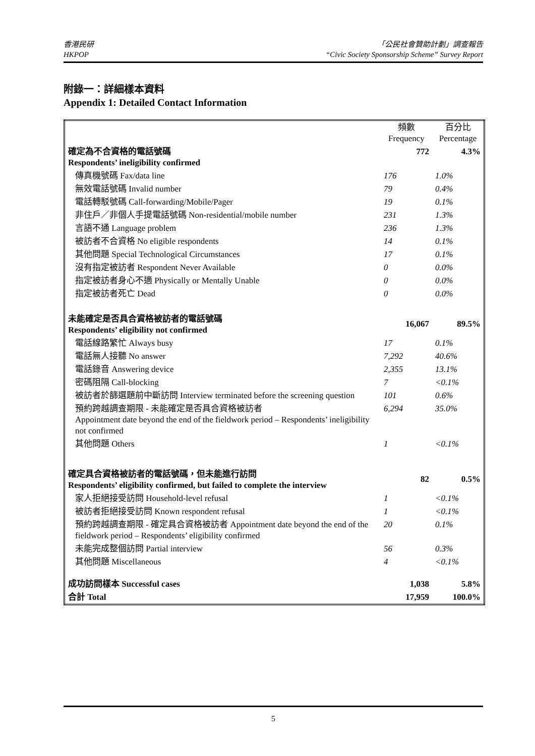香港民研
HKPOP
「公民社會贊助計劃」調查報告
“Civic Society Sponsorship Scheme” Survey Report
附錄一：詳細樣本資料
Appendix 1: Detailed Contact Information
| | 頻數 Frequency | 百分比 Percentage |
| 確定為不合資格的電話號碼 Respondents’ ineligibility confirmed | 772 | 4.3% |
| 傳真機號碼 Fax/data line | 176 | 1.0% |
| 無效電話號碼 Invalid number | 79 | 0.4% |
| 電話轉駁號碼 Call-forwarding/Mobile/Pager | 19 | 0.1% |
| 非住戶／非個人手提電話號碼 Non-residential/mobile number | 231 | 1.3% |
| 言語不通 Language problem | 236 | 1.3% |
| 被訪者不合資格 No eligible respondents | 14 | 0.1% |
| 其他問題 Special Technological Circumstances | 17 | 0.1% |
| 沒有指定被訪者 Respondent Never Available | 0 | 0.0% |
| 指定被訪者身心不適 Physically or Mentally Unable | 0 | 0.0% |
| 指定被訪者死亡 Dead | 0 | 0.0% |
| 未能確定是否具合資格被訪者的電話號碼 Respondents’ eligibility not confirmed | 16,067 | 89.5% |
| 電話線路繁忙 Always busy | 17 | 0.1% |
| 電話無人接聽 No answer | 7,292 | 40.6% |
| 電話錄音 Answering device | 2,355 | 13.1% |
| 密碼阻隔 Call-blocking | 7 | <0.1% |
| 被訪者於篩選題前中斷訪問 Interview terminated before the screening question | 101 | 0.6% |
| 預約跨越調查期限 - 未能確定是否具合資格被訪者 Appointment date beyond the end of the fieldwork period – Respondents’ ineligibility not confirmed | 6,294 | 35.0% |
| 其他問題 Others | 1 | <0.1% |
| 確定具合資格被訪者的電話號碼，但未能進行訪問 Respondents’ eligibility confirmed, but failed to complete the interview | 82 | 0.5% |
| 家人拒絕接受訪問 Household-level refusal | 1 | <0.1% |
| 被訪者拒絕接受訪問 Known respondent refusal | 1 | <0.1% |
| 預約跨越調查期限 - 確定具合資格被訪者 Appointment date beyond the end of the fieldwork period – Respondents’ eligibility confirmed | 20 | 0.1% |
| 未能完成整個訪問 Partial interview | 56 | 0.3% |
| 其他問題 Miscellaneous | 4 | <0.1% |
| 成功訪問樣本 Successful cases | 1,038 | 5.8% |
| 合計 Total | 17,959 | 100.0% |
5